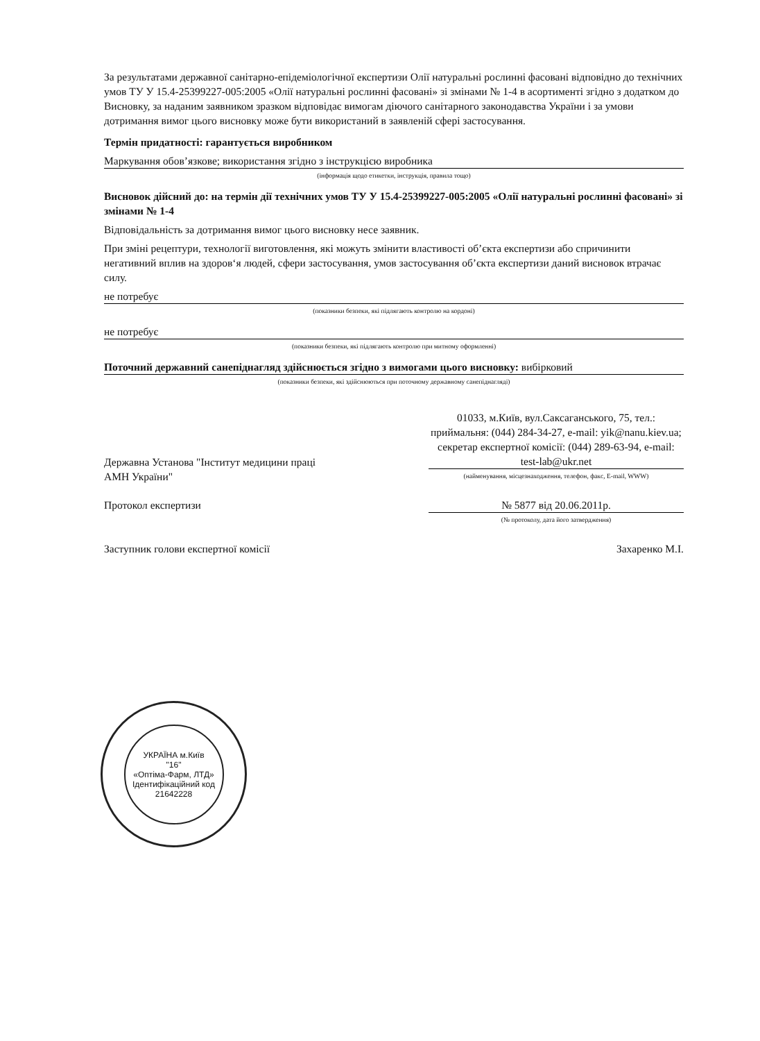За результатами державної санітарно-епідеміологічної експертизи Олії натуральні рослинні фасовані відповідно до технічних умов ТУ У 15.4-25399227-005:2005 «Олії натуральні рослинні фасовані» зі змінами № 1-4 в асортименті згідно з додатком до Висновку, за наданим заявником зразком відповідає вимогам діючого санітарного законодавства України і за умови дотримання вимог цього висновку може бути використаний в заявленій сфері застосування.
Термін придатності: гарантується виробником
Маркування обов’язкове; використання згідно з інструкцією виробника
(інформація щодо етикетки, інструкція, правила тощо)
Висновок дійсний до: на термін дії технічних умов ТУ У 15.4-25399227-005:2005 «Олії натуральні рослинні фасовані» зі змінами № 1-4
Відповідальність за дотримання вимог цього висновку несе заявник.
При зміні рецептури, технології виготовлення, які можуть змінити властивості об’єкта експертизи або спричинити негативний вплив на здоров‘я людей, сфери застосування, умов застосування об’єкта експертизи даний висновок втрачає силу.
не потребує
(показники безпеки, які підлягають контролю на кордоні)
не потребує
(показники безпеки, які підлягають контролю при митному оформленні)
Поточний державний санепіднагляд здійснюється згідно з вимогами цього висновку: вибірковий
(показники безпеки, які здійснюються при поточному державному санепіднагляді)
Державна Установа "Інститут медицини праці
АМН України"
01033, м.Київ, вул.Саксаганського, 75, тел.: приймальня: (044) 284-34-27, e-mail: yik@nanu.kiev.ua; секретар експертної комісії: (044) 289-63-94, e-mail: test-lab@ukr.net
(найменування, місцезнаходження, телефон, факс, E-mail, WWW)
Протокол експертизи № 5877 від 20.06.2011р.
(№ протоколу, дата його затвердження)
Заступник голови експертної комісії
Захаренко М.І.
УКРАЇНА м.Київ
"16"
«Оптіма-Фарм, ЛТД»
Ідентифікаційний код
21642228